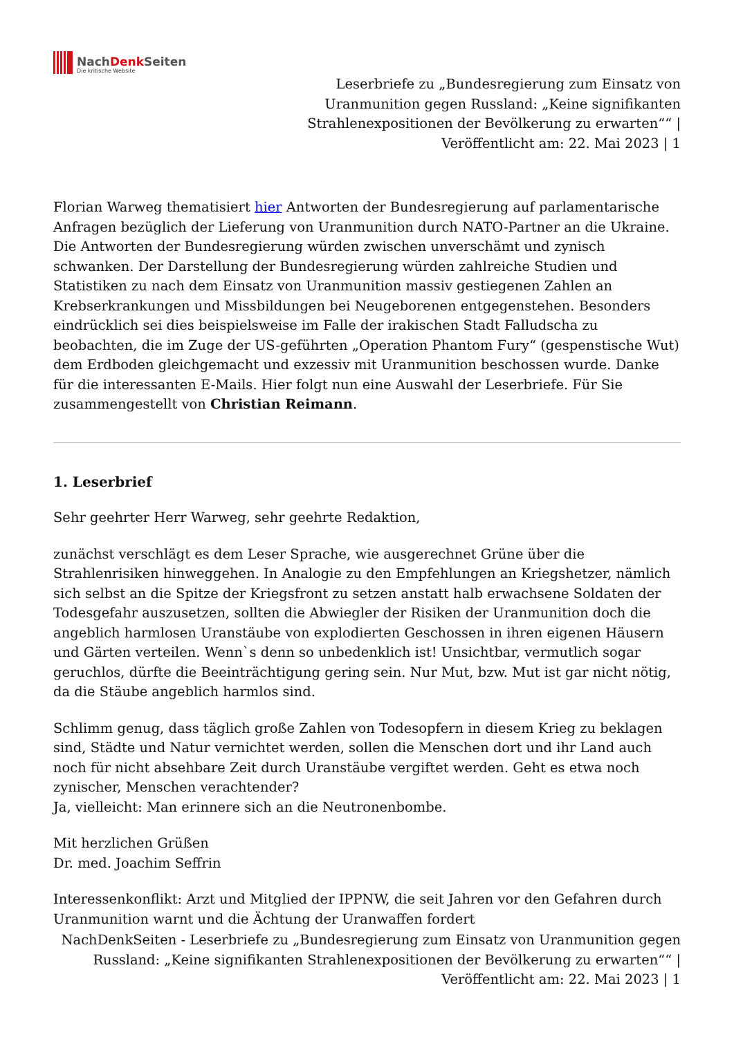NachDenk Seiten
Die kritische Website
Leserbriefe zu „Bundesregierung zum Einsatz von Uranmunition gegen Russland: „Keine signifikanten Strahlenexpositionen der Bevölkerung zu erwarten““ | Veröffentlicht am: 22. Mai 2023 | 1
Florian Warweg thematisiert hier Antworten der Bundesregierung auf parlamentarische Anfragen bezüglich der Lieferung von Uranmunition durch NATO-Partner an die Ukraine. Die Antworten der Bundesregierung würden zwischen unverschämt und zynisch schwanken. Der Darstellung der Bundesregierung würden zahlreiche Studien und Statistiken zu nach dem Einsatz von Uranmunition massiv gestiegenen Zahlen an Krebserkrankungen und Missbildungen bei Neugeborenen entgegenstehen. Besonders eindrücklich sei dies beispielsweise im Falle der irakischen Stadt Falludscha zu beobachten, die im Zuge der US-geführten „Operation Phantom Fury“ (gespenstische Wut) dem Erdboden gleichgemacht und exzessiv mit Uranmunition beschossen wurde. Danke für die interessanten E-Mails. Hier folgt nun eine Auswahl der Leserbriefe. Für Sie zusammengestellt von Christian Reimann.
1. Leserbrief
Sehr geehrter Herr Warweg, sehr geehrte Redaktion,
zunächst verschlägt es dem Leser Sprache, wie ausgerechnet Grüne über die Strahlenrisiken hinweggehen. In Analogie zu den Empfehlungen an Kriegshetzer, nämlich sich selbst an die Spitze der Kriegsfront zu setzen anstatt halb erwachsene Soldaten der Todesgefahr auszusetzen, sollten die Abwiegler der Risiken der Uranmunition doch die angeblich harmlosen Uranstäube von explodierten Geschossen in ihren eigenen Häusern und Gärten verteilen. Wenn`s denn so unbedenklich ist! Unsichtbar, vermutlich sogar geruchlos, dürfte die Beeinträchtigung gering sein. Nur Mut, bzw. Mut ist gar nicht nötig, da die Stäube angeblich harmlos sind.
Schlimm genug, dass täglich große Zahlen von Todesopfern in diesem Krieg zu beklagen sind, Städte und Natur vernichtet werden, sollen die Menschen dort und ihr Land auch noch für nicht absehbare Zeit durch Uranstäube vergiftet werden. Geht es etwa noch zynischer, Menschen verachtender?
Ja, vielleicht: Man erinnere sich an die Neutronenbombe.
Mit herzlichen Grüßen
Dr. med. Joachim Seffrin
Interessenkonflikt: Arzt und Mitglied der IPPNW, die seit Jahren vor den Gefahren durch Uranmunition warnt und die Ächtung der Uranwaffen fordert
NachDenkSeiten - Leserbriefe zu „Bundesregierung zum Einsatz von Uranmunition gegen Russland: „Keine signifikanten Strahlenexpositionen der Bevölkerung zu erwarten““ | Veröffentlicht am: 22. Mai 2023 | 1